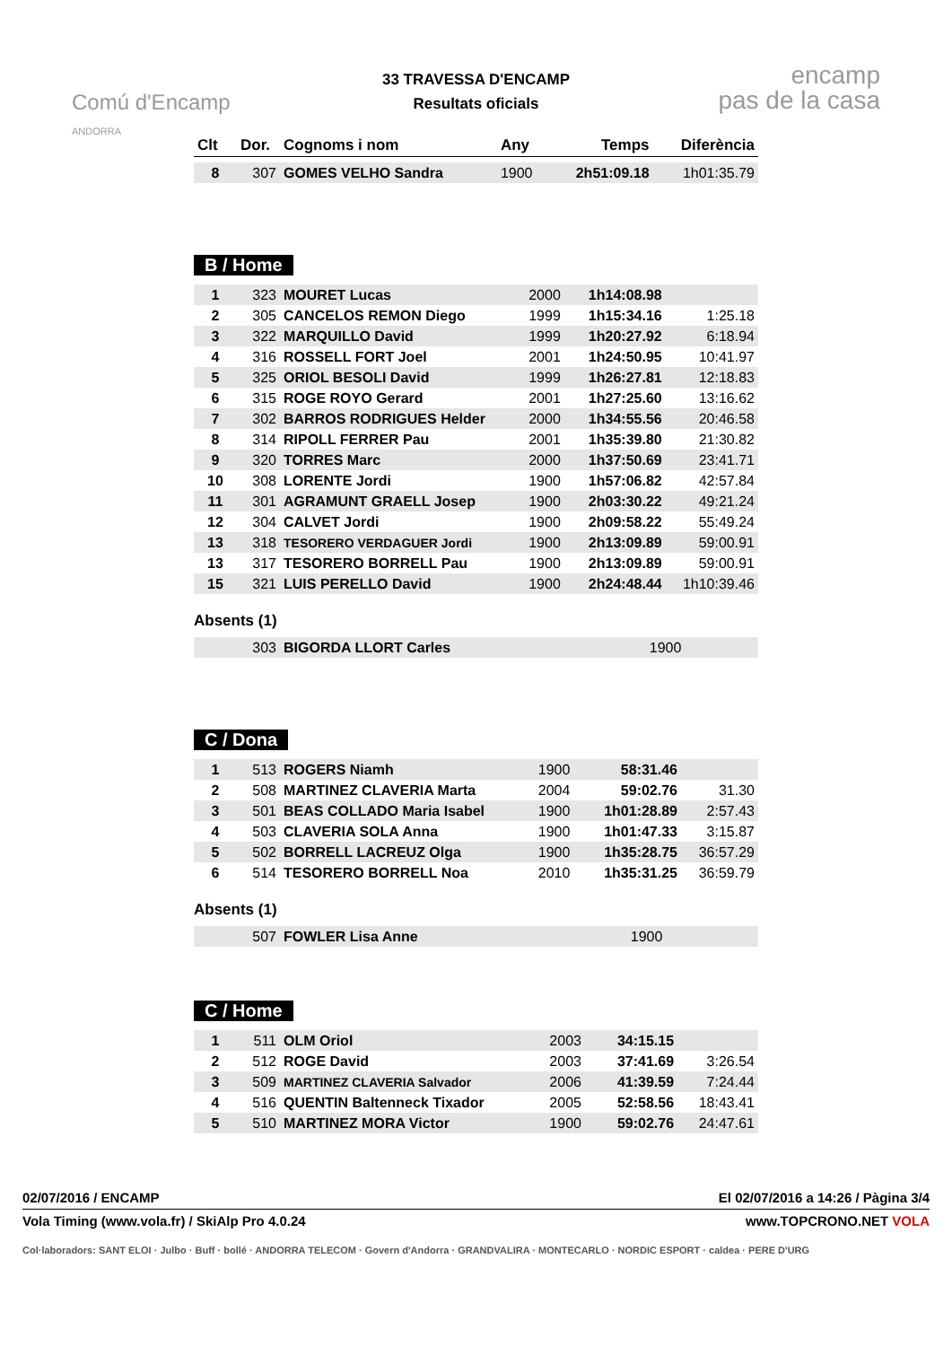Comú d'Encamp
ANDORRA
33 TRAVESSA D'ENCAMP
Resultats oficials
encamp
pas de la casa
| Clt | Dor. | Cognoms i nom | Any | Temps | Diferència |
| --- | --- | --- | --- | --- | --- |
| 8 | 307 | GOMES VELHO Sandra | 1900 | 2h51:09.18 | 1h01:35.79 |
B / Home
| 1 | 323 | MOURET Lucas | 2000 | 1h14:08.98 | |
| 2 | 305 | CANCELOS REMON Diego | 1999 | 1h15:34.16 | 1:25.18 |
| 3 | 322 | MARQUILLO David | 1999 | 1h20:27.92 | 6:18.94 |
| 4 | 316 | ROSSELL FORT Joel | 2001 | 1h24:50.95 | 10:41.97 |
| 5 | 325 | ORIOL BESOLI David | 1999 | 1h26:27.81 | 12:18.83 |
| 6 | 315 | ROGE ROYO Gerard | 2001 | 1h27:25.60 | 13:16.62 |
| 7 | 302 | BARROS RODRIGUES Helder | 2000 | 1h34:55.56 | 20:46.58 |
| 8 | 314 | RIPOLL FERRER Pau | 2001 | 1h35:39.80 | 21:30.82 |
| 9 | 320 | TORRES Marc | 2000 | 1h37:50.69 | 23:41.71 |
| 10 | 308 | LORENTE Jordi | 1900 | 1h57:06.82 | 42:57.84 |
| 11 | 301 | AGRAMUNT GRAELL Josep | 1900 | 2h03:30.22 | 49:21.24 |
| 12 | 304 | CALVET Jordi | 1900 | 2h09:58.22 | 55:49.24 |
| 13 | 318 | TESORERO VERDAGUER Jordi | 1900 | 2h13:09.89 | 59:00.91 |
| 13 | 317 | TESORERO BORRELL Pau | 1900 | 2h13:09.89 | 59:00.91 |
| 15 | 321 | LUIS PERELLO David | 1900 | 2h24:48.44 | 1h10:39.46 |
Absents (1)
| | 303 | BIGORDA LLORT Carles | 1900 | | |
C / Dona
| 1 | 513 | ROGERS Niamh | 1900 | 58:31.46 | |
| 2 | 508 | MARTINEZ CLAVERIA Marta | 2004 | 59:02.76 | 31.30 |
| 3 | 501 | BEAS COLLADO Maria Isabel | 1900 | 1h01:28.89 | 2:57.43 |
| 4 | 503 | CLAVERIA SOLA Anna | 1900 | 1h01:47.33 | 3:15.87 |
| 5 | 502 | BORRELL LACREUZ Olga | 1900 | 1h35:28.75 | 36:57.29 |
| 6 | 514 | TESORERO BORRELL Noa | 2010 | 1h35:31.25 | 36:59.79 |
Absents (1)
| | 507 | FOWLER Lisa Anne | 1900 | | |
C / Home
| 1 | 511 | OLM Oriol | 2003 | 34:15.15 | |
| 2 | 512 | ROGE David | 2003 | 37:41.69 | 3:26.54 |
| 3 | 509 | MARTINEZ CLAVERIA Salvador | 2006 | 41:39.59 | 7:24.44 |
| 4 | 516 | QUENTIN Baltenneck Tixador | 2005 | 52:58.56 | 18:43.41 |
| 5 | 510 | MARTINEZ MORA Victor | 1900 | 59:02.76 | 24:47.61 |
02/07/2016 / ENCAMP El 02/07/2016 a 14:26 / Pàgina 3/4
Vola Timing (www.vola.fr) / SkiAlp Pro 4.0.24 www.TOPCRONO.NET VOLA
Col·laboradors: SANT ELOI · Julbo · Buff · bollé · ANDORRA TELECOM · Govern d'Andorra · GRANDVALIRA · MONTECARLO · NORDIC ESPORT · caldea · PERE D'URG